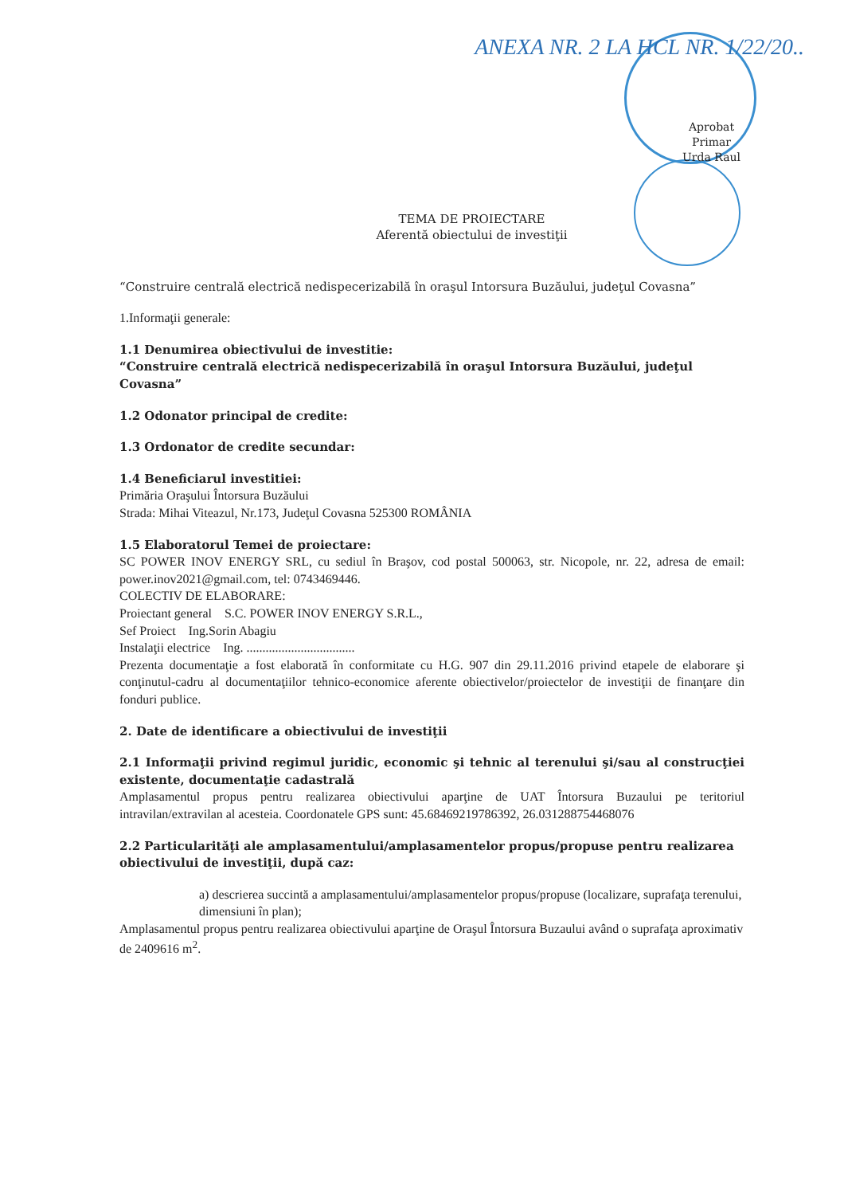ANEXA NR. 2 LA HCL NR. 1/22/20..
Aprobat
Primar
Urda Raul
TEMA DE PROIECTARE
Aferentă obiectului de investiţii
“Construire centrală electrică nedispecerizabilă în oraşul Intorsura Buzăului, judeţul Covasna”
1.Informaţii generale:
1.1 Denumirea obiectivului de investitie:
“Construire centrală electrică nedispecerizabilă în oraşul Intorsura Buzăului, judeţul Covasna”
1.2 Odonator principal de credite:
1.3 Ordonator de credite secundar:
1.4 Beneficiarul investitiei:
Primăria Oraşului Întorsura Buzăului
Strada: Mihai Viteazul, Nr.173, Judeţul Covasna 525300 ROMÂNIA
1.5 Elaboratorul Temei de proiectare:
SC POWER INOV ENERGY SRL, cu sediul în Braşov, cod postal 500063, str. Nicopole, nr. 22, adresa de email: power.inov2021@gmail.com, tel: 0743469446.
COLECTIV DE ELABORARE:
Proiectant general S.C. POWER INOV ENERGY S.R.L.,
Sef Proiect Ing.Sorin Abagiu
Instalaţii electrice Ing. ..................................
Prezenta documentaţie a fost elaborată în conformitate cu H.G. 907 din 29.11.2016 privind etapele de elaborare şi conţinutul-cadru al documentaţiilor tehnico-economice aferente obiectivelor/proiectelor de investiţii de finanţare din fonduri publice.
2. Date de identificare a obiectivului de investiţii
2.1 Informaţii privind regimul juridic, economic şi tehnic al terenului şi/sau al construcţiei existente, documentaţie cadastrală
Amplasamentul propus pentru realizarea obiectivului aparţine de UAT Întorsura Buzaului pe teritoriul intravilan/extravilan al acesteia. Coordonatele GPS sunt: 45.68469219786392, 26.031288754468076
2.2 Particularităţi ale amplasamentului/amplasamentelor propus/propuse pentru realizarea obiectivului de investiţii, după caz:
a) descrierea succintă a amplasamentului/amplasamentelor propus/propuse (localizare, suprafaţa terenului, dimensiuni în plan);
Amplasamentul propus pentru realizarea obiectivului aparţine de Oraşul Întorsura Buzaului având o suprafaţa aproximativ de 2409616 m<sup>2</sup>.